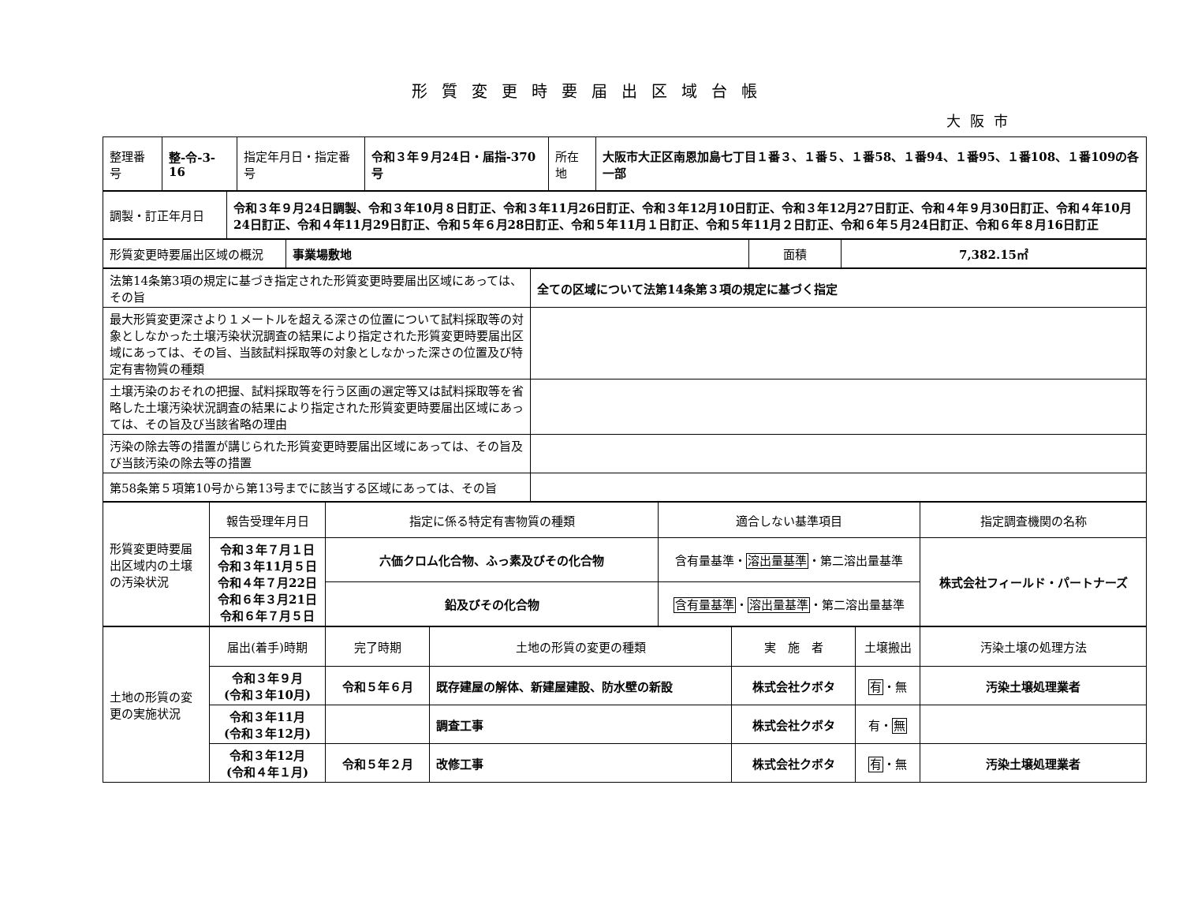形質変更時要届出区域台帳
大阪市
| 整理番号 | 整-令-3-16 | 指定年月日・指定番号 | 令和３年９月24日・届指-370号 | 所在地 | 大阪市大正区南恩加島七丁目１番３、１番５、１番58、１番94、１番95、１番108、１番109の各一部 |
| 調製・訂正年月日 | 令和３年９月24日調製、令和３年10月８日訂正、令和３年11月26日訂正、令和３年12月10日訂正、令和３年12月27日訂正、令和４年９月30日訂正、令和４年10月24日訂正、令和４年11月29日訂正、令和５年６月28日訂正、令和５年11月１日訂正、令和５年11月２日訂正、令和６年５月24日訂正、令和６年８月16日訂正 |
| 形質変更時要届出区域の概況 | 事業場敷地 | 面積 | 7,382.15㎡ |
| 法第14条第3項の規定に基づき指定された形質変更時要届出区域にあっては、その旨 | 全ての区域について法第14条第３項の規定に基づく指定 |
| 最大形質変更深さより１メートルを超える深さの位置について試料採取等の対象としなかった土壌汚染状況調査の結果により指定された形質変更時要届出区域にあっては、その旨、当該試料採取等の対象としなかった深さの位置及び特定有害物質の種類 | |
| 土壌汚染のおそれの把握、試料採取等を行う区画の選定等又は試料採取等を省略した土壌汚染状況調査の結果により指定された形質変更時要届出区域にあっては、その旨及び当該省略の理由 | |
| 汚染の除去等の措置が講じられた形質変更時要届出区域にあっては、その旨及び当該汚染の除去等の措置 | |
| 第58条第５項第10号から第13号までに該当する区域にあっては、その旨 | |
| 形質変更時要届出区域内の土壌の汚染状況 | 報告受理年月日 | 指定に係る特定有害物質の種類 | 適合しない基準項目 | 指定調査機関の名称 |
| | 令和３年７月１日 令和３年11月５日 令和４年７月22日 令和６年３月21日 令和６年７月５日 | 六価クロム化合物、ふっ素及びその化合物 | 含有量基準・ 溶出量基準 ・第二溶出量基準 | 株式会社フィールド・パートナーズ |
| | | 鉛及びその化合物 | 含有量基準 ・ 溶出量基準 ・第二溶出量基準 | |
| 土地の形質の変更の実施状況 | 届出(着手)時期 | 完了時期 | 土地の形質の変更の種類 | 実 施 者 | 土壌搬出 | 汚染土壌の処理方法 |
| | 令和３年９月 (令和３年10月) | 令和５年６月 | 既存建屋の解体、新建屋建設、防水壁の新設 | 株式会社クボタ | 有 ・無 | 汚染土壌処理業者 |
| | 令和３年11月 (令和３年12月) | | 調査工事 | 株式会社クボタ | 有・ 無 | |
| | 令和３年12月 (令和４年１月) | 令和５年２月 | 改修工事 | 株式会社クボタ | 有 ・無 | 汚染土壌処理業者 |